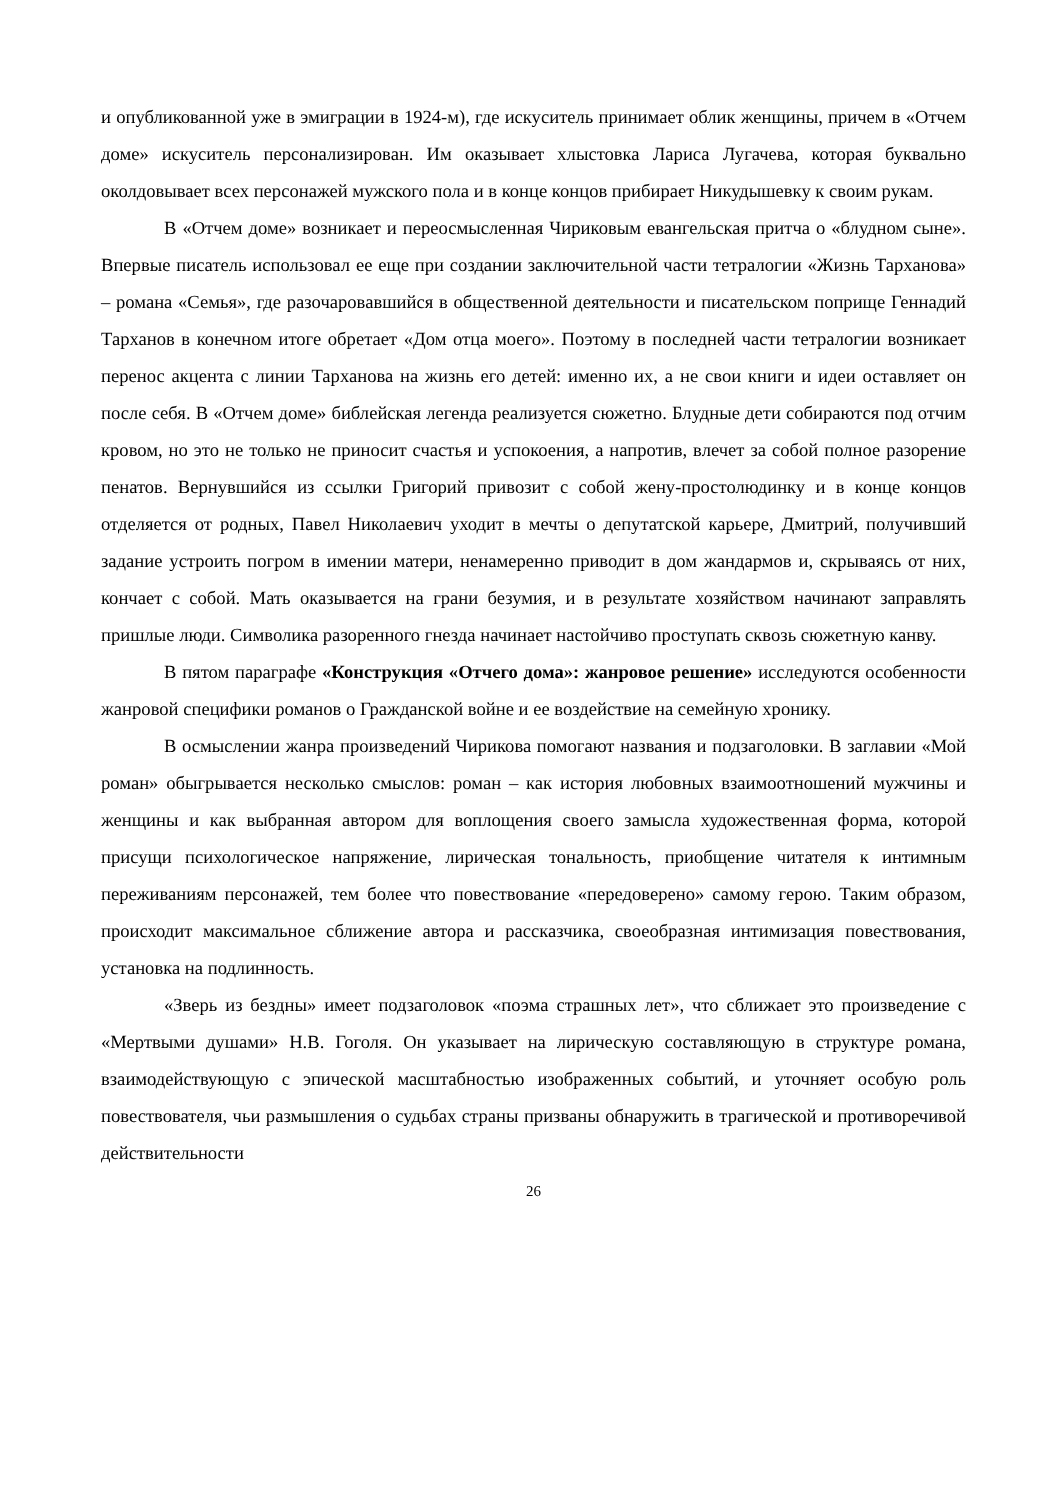и опубликованной уже в эмиграции в 1924-м), где искуситель принимает облик женщины, причем в «Отчем доме» искуситель персонализирован. Им оказывает хлыстовка Лариса Лугачева, которая буквально околдовывает всех персонажей мужского пола и в конце концов прибирает Никудышевку к своим рукам.
В «Отчем доме» возникает и переосмысленная Чириковым евангельская притча о «блудном сыне». Впервые писатель использовал ее еще при создании заключительной части тетралогии «Жизнь Тарханова» – романа «Семья», где разочаровавшийся в общественной деятельности и писательском поприще Геннадий Тарханов в конечном итоге обретает «Дом отца моего». Поэтому в последней части тетралогии возникает перенос акцента с линии Тарханова на жизнь его детей: именно их, а не свои книги и идеи оставляет он после себя. В «Отчем доме» библейская легенда реализуется сюжетно. Блудные дети собираются под отчим кровом, но это не только не приносит счастья и успокоения, а напротив, влечет за собой полное разорение пенатов. Вернувшийся из ссылки Григорий привозит с собой жену-простолюдинку и в конце концов отделяется от родных, Павел Николаевич уходит в мечты о депутатской карьере, Дмитрий, получивший задание устроить погром в имении матери, ненамеренно приводит в дом жандармов и, скрываясь от них, кончает с собой. Мать оказывается на грани безумия, и в результате хозяйством начинают заправлять пришлые люди. Символика разоренного гнезда начинает настойчиво проступать сквозь сюжетную канву.
В пятом параграфе «Конструкция «Отчего дома»: жанровое решение» исследуются особенности жанровой специфики романов о Гражданской войне и ее воздействие на семейную хронику.
В осмыслении жанра произведений Чирикова помогают названия и подзаголовки. В заглавии «Мой роман» обыгрывается несколько смыслов: роман – как история любовных взаимоотношений мужчины и женщины и как выбранная автором для воплощения своего замысла художественная форма, которой присущи психологическое напряжение, лирическая тональность, приобщение читателя к интимным переживаниям персонажей, тем более что повествование «передоверено» самому герою. Таким образом, происходит максимальное сближение автора и рассказчика, своеобразная интимизация повествования, установка на подлинность.
«Зверь из бездны» имеет подзаголовок «поэма страшных лет», что сближает это произведение с «Мертвыми душами» Н.В. Гоголя. Он указывает на лирическую составляющую в структуре романа, взаимодействующую с эпической масштабностью изображенных событий, и уточняет особую роль повествователя, чьи размышления о судьбах страны призваны обнаружить в трагической и противоречивой действительности
26